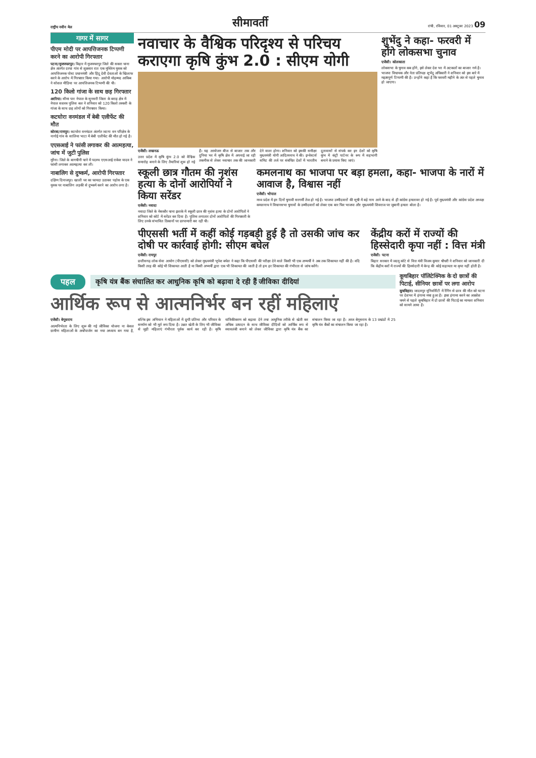राष्ट्रीय नवीन मेल
सीमावर्ती
रांची, रविवार, 01 अक्टूबर 2023 09
गागर में सागर
पीएम मोदी पर आपत्तिजनक टिप्पणी करने का आरोपी गिरफ्तार
पटना/मुजफ्फरपुर। बिहार में मुजफ्फरपुर जिले की सकरा थाना क्षेत्र अंतर्गत दरधा गांव से शुक्रवार रात एक मुस्लिम युवक को आपत्तिजनक पोस्ट प्रधानमंत्री और हिंदू देवी देवताओं के खिलाफ करने के आरोप में गिरफ्तार किया गया। आरोपी मोहम्मद आकिब ने सोशल मीडिया पर आपत्तिजनक टिप्पणी की थी।
120 किलो गांजा के साथ छह गिरफ्तार
अररिया। सीमा पार नेपाल के सुनसरी जिला के बराह क्षेत्र में नेपाल सशस्त्र पुलिस बल ने शनिवार को 120 किलो तस्करी के गांजा के साथ छह लोगों को गिरफ्तार किया।
कटघोरा वनमंडल में बेबी एलीफेंट की मौत
कोरबा/रायपुर। कटघोरा वनमंडल अंतर्गत जटगा वन परिक्षेत्र के नागोई गांव के सालिया भाटा में बेबी एलीफेंट की मौत हो गई है।
एएसआई ने फांसी लगाकर की आत्महत्या, जांच में जुटी पुलिस
मुरैना। जिले के बागचीनी थाने में पदस्थ एएसआई राकेश यादव ने फांसी लगाकर आत्महत्या कर ली।
नाबालिग से दुष्कर्म, आरोपी गिरफ्तार
दक्षिण दिनाजपुर। खाली घर का फायदा उठाकर पड़ोस के एक युवक पर नाबालिग लड़की से दुष्कर्म करने का आरोप लगा है।
नवाचार के वैश्विक परिदृश्य से परिचय कराएगा कृषि कुंभ 2.0 : सीएम योगी
एजेंसी। लखनऊ
उत्तर प्रदेश में कृषि कुंभ 2.0 को वैश्विक समारोह बनाने के लिए तैयारियां शुरू हो गई हैं। यह आयोजन बीज से बाजार तक और दुनिया भर में कृषि क्षेत्र में अपनाई जा रही तकनीक से लेकर नवाचार तक की जानकारी देने वाला होगा। शनिवार को इसकी समीक्षा मुख्यमंत्री योगी आदित्यनाथ ने की। इन्वेस्टर्स समिट की तर्ज पर संबंधित देशों में भारतीय दूतावासों से संपर्क कर इन देशों को कृषि कुंभ में कंट्री पार्टनर के रूप में सहभागी बनाने के प्रयास किए जाएं।
शुभेंदु ने कहा- फरवरी में होंगे लोकसभा चुनाव
एजेंसी। कोलकाता
लोकसभा के चुनाव कब होंगे, इसे लेकर देश भर में अटकलों का बाजार गर्म है। भाजपा विधायक और नेता प्रतिपक्ष शुभेंदु अधिकारी ने शनिवार को इस बारे में महत्वपूर्ण टिप्पणी की है। उन्होंने कहा है कि फरवरी महीने के अंत से पहले चुनाव हो जाएगा।
स्कूली छात्र गौतम की नृशंस हत्या के दोनों आरोपियों ने किया सरेंडर
एजेंसी। नवादा
नवादा जिले के मेसकौर थाना इलाके में स्कूली छात्र की नृशंस हत्या के दोनों आरोपितों ने शनिवार को कोर्ट में सरेंडर कर दिया है। पुलिस लगातार दोनों आरोपितों की गिरफ्तारी के लिए उनके संभावित ठिकानों पर छापामारी कर रही थी।
कमलनाथ का भाजपा पर बड़ा हमला, कहा- भाजपा के नारों में आवाज है, विश्वास नहीं
एजेंसी। भोपाल
मध्य प्रदेश में इन दिनों चुनावी सरगर्मी तेज हो गई है। भाजपा उम्मीदवारों की सूची में बड़े नाम आने के बाद से ही कांग्रेस हमलावर हो गई है। पूर्व मुख्यमंत्री और कांग्रेस प्रदेश अध्यक्ष कमलनाथ ने विधानसभा चुनावों के उम्मीदवारों को लेकर एक बार फिर भाजपा और मुख्यमंत्री शिवराज पर जुबानी हमला बोला है।
पीएससी भर्ती में कहीं कोई गड़बड़ी हुई है तो उसकी जांच कर दोषी पर कार्रवाई होगी: सीएम बघेल
एजेंसी। रायपुर
छत्तीसगढ़ लोक सेवा आयोग (पीएससी) को लेकर मुख्यमंत्री भूपेश बघेल ने कहा कि पीएससी की परीक्षा देने वाले किसी भी एक अभ्यर्थी ने अब तक शिकायत नहीं की है। वदि किसी तरह की कोई भी शिकायत आती है या किसी अभ्यर्थी द्वारा एक भी शिकायत की जाती है तो हम हर शिकायत की गंभीरता से जांच करेंगे।
केंद्रीय करों में राज्यों की हिस्सेदारी कृपा नहीं : वित्त मंत्री
एजेंसी। पटना
बिहार सरकार में जदयू कोटे से वित्त मंत्री विजय कुमार चौधरी ने शनिवार को जानकारी दी कि केंद्रीय करों में राज्यों की हिस्सेदारी में केन्द्र की कोई सहायता या कृपा नहीं होती है।
पहल कृषि यंत्र बैंक संचालित कर आधुनिक कृषि को बढ़ावा दे रही हैं जीविका दीदियां
आर्थिक रूप से आत्मनिर्भर बन रहीं महिलाएं
एजेंसी। बेगूसराय
आत्मनिर्भरता के लिए शुरू की गई जीविका योजना ना केवल ग्रामीण महिलाओं के अर्थोपार्जन का नया अध्याय बन गया है, बल्कि इस अभियान ने महिलाओं में छुपी प्रतिभा और परिवार के समर्पण को भी मूर्त रूप दिया है। उन्नत खेती के लिए भी जीविका से जुड़ी महिलाएं गंभीरता पूर्वक कार्य कर रही है। कृषि यांत्रिकीकरण को बढ़ावा देने तथा आधुनिक तरीके से खेती कर अधिक उत्पादन के साथ जीविका दीदियों को आर्थिक रूप से स्वावलंबी बनाने को लेकर जीविका द्वारा कृषि यंत्र बैंक का संचालन किया जा रहा है। आज बेगूसराय के 13 प्रखंडों में 25 कृषि यंत्र बैंकों का संचालन किया जा रहा है।
कूचबिहार पॉलिटेक्निक के दो छात्रों की पिटाई, सीनियर छात्रों पर लगा आरोप
कूचबिहार। जादवपुर यूनिवर्सिटी में रैगिंग से छात्र की मौत को घटना पर देशभर में हंगामा मचा हुआ है। इधर हंगामा करने का आक्रोश थमने से पहले कूचबिहार में दो छात्रों की पिटाई का मामला शनिवार को सामने आया है।